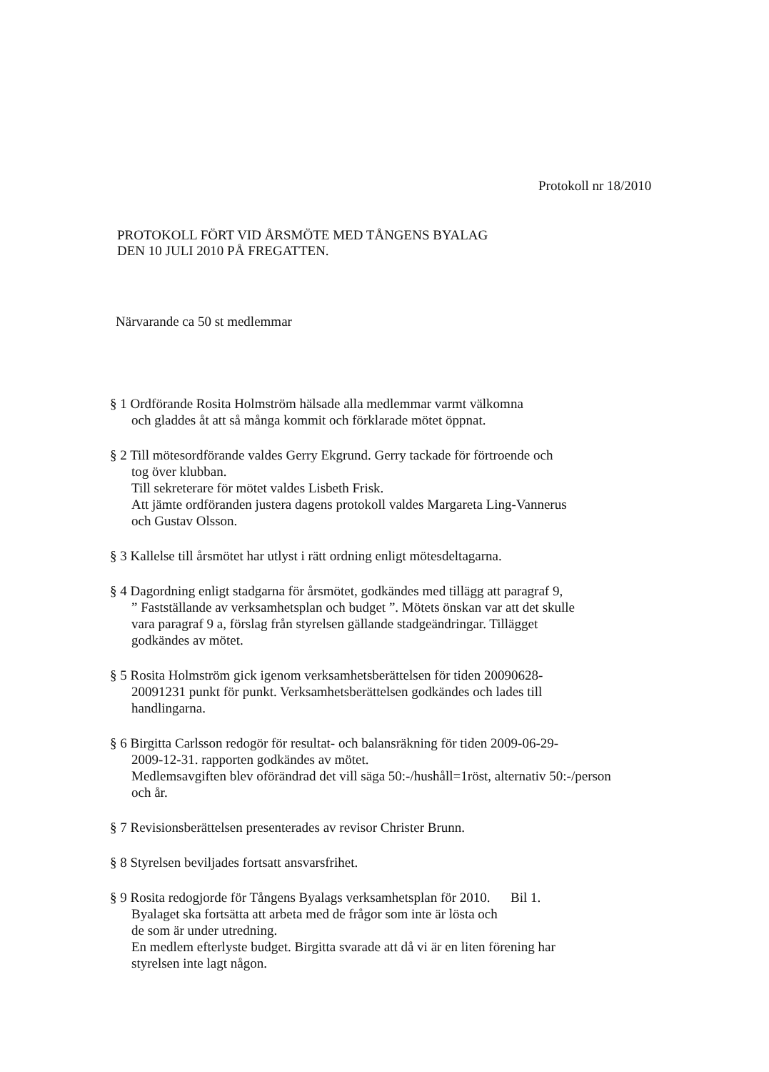Protokoll nr 18/2010
PROTOKOLL FÖRT VID ÅRSMÖTE MED TÅNGENS BYALAG
DEN 10 JULI 2010 PÅ FREGATTEN.
Närvarande ca 50 st medlemmar
§ 1 Ordförande Rosita Holmström hälsade alla medlemmar varmt välkomna
och gladdes åt att så många kommit och förklarade mötet öppnat.
§ 2 Till mötesordförande valdes Gerry Ekgrund. Gerry tackade för förtroende och
tog över klubban.
Till sekreterare för mötet valdes Lisbeth Frisk.
Att jämte ordföranden justera dagens protokoll valdes Margareta Ling-Vannerus
och Gustav Olsson.
§ 3 Kallelse till årsmötet har utlyst i rätt ordning enligt mötesdeltagarna.
§ 4 Dagordning enligt stadgarna för årsmötet, godkändes med tillägg att paragraf 9,” Fastställande av verksamhetsplan och budget ”. Mötets önskan var att det skulle
vara paragraf 9 a, förslag från styrelsen gällande stadgeändringar. Tillägget
godkändes av mötet.
§ 5 Rosita Holmström gick igenom verksamhetsberättelsen för tiden 20090628-
20091231 punkt för punkt. Verksamhetsberättelsen godkändes och lades till
handlingarna.
§ 6 Birgitta Carlsson redogör för resultat- och balansräkning för tiden 2009-06-29-
2009-12-31. rapporten godkändes av mötet.
Medlemsavgiften blev oförändrad det vill säga 50:-/hushåll=1röst, alternativ 50:-/person
och år.
§ 7 Revisionsberättelsen presenterades av revisor Christer Brunn.
§ 8 Styrelsen beviljades fortsatt ansvarsfrihet.
§ 9 Rosita redogjorde för Tångens Byalags verksamhetsplan för 2010. Bil 1.
Byalaget ska fortsätta att arbeta med de frågor som inte är lösta och
de som är under utredning.
En medlem efterlyste budget. Birgitta svarade att då vi är en liten förening har
styrelsen inte lagt någon.